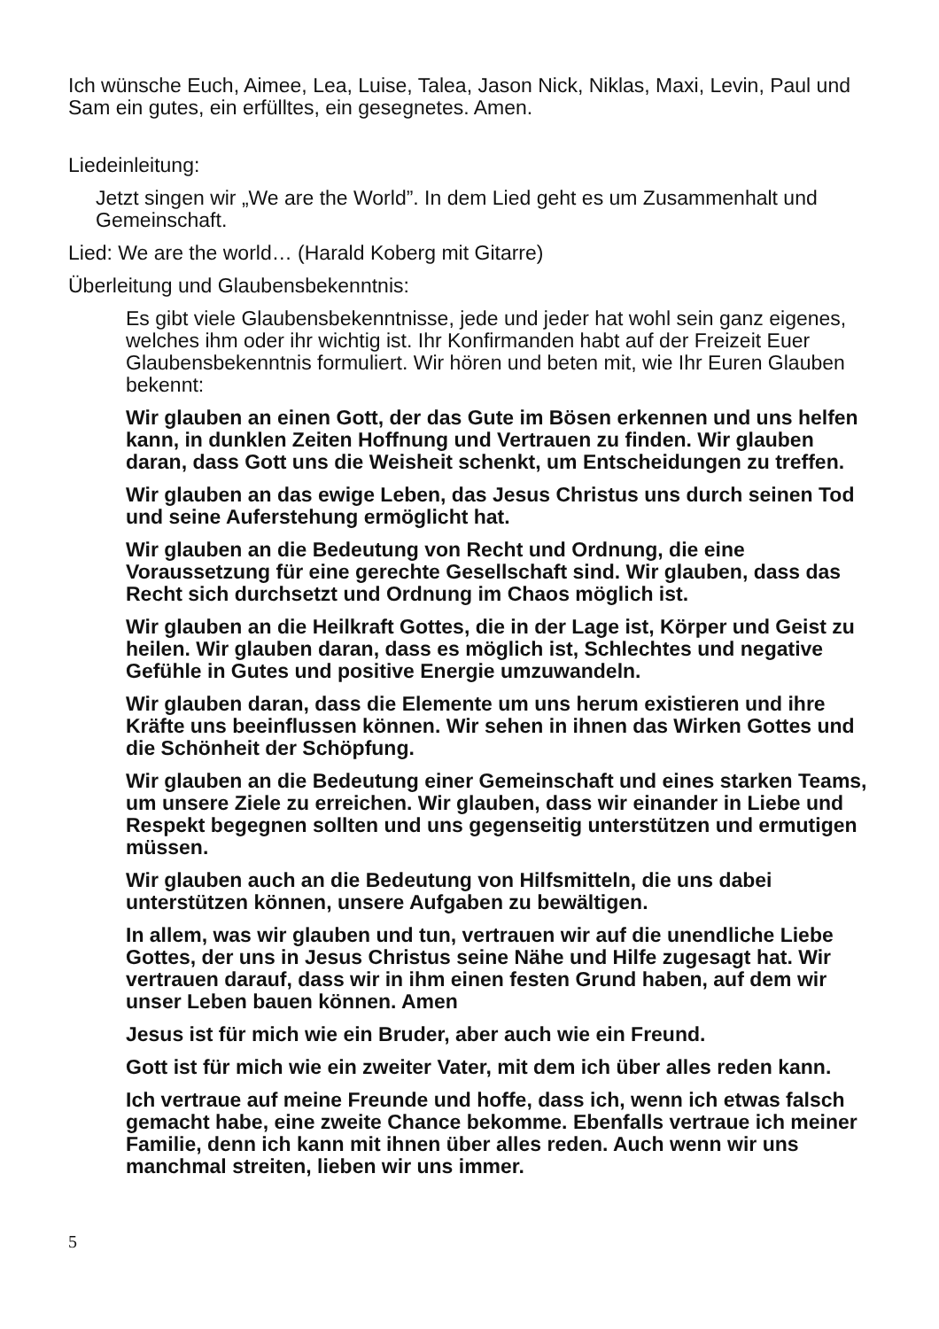Ich wünsche Euch, Aimee, Lea, Luise, Talea, Jason Nick, Niklas, Maxi, Levin, Paul und Sam ein gutes, ein erfülltes, ein gesegnetes. Amen.
Liedeinleitung:
Jetzt singen wir „We are the World”. In dem Lied geht es um Zusammenhalt und Gemeinschaft.
Lied: We are the world… (Harald Koberg mit Gitarre)
Überleitung und Glaubensbekenntnis:
Es gibt viele Glaubensbekenntnisse, jede und jeder hat wohl sein ganz eigenes, welches ihm oder ihr wichtig ist. Ihr Konfirmanden habt auf der Freizeit Euer Glaubensbekenntnis formuliert. Wir hören und beten mit, wie Ihr Euren Glauben bekennt:
Wir glauben an einen Gott, der das Gute im Bösen erkennen und uns helfen kann, in dunklen Zeiten Hoffnung und Vertrauen zu finden. Wir glauben daran, dass Gott uns die Weisheit schenkt, um Entscheidungen zu treffen.
Wir glauben an das ewige Leben, das Jesus Christus uns durch seinen Tod und seine Auferstehung ermöglicht hat.
Wir glauben an die Bedeutung von Recht und Ordnung, die eine Voraussetzung für eine gerechte Gesellschaft sind. Wir glauben, dass das Recht sich durchsetzt und Ordnung im Chaos möglich ist.
Wir glauben an die Heilkraft Gottes, die in der Lage ist, Körper und Geist zu heilen. Wir glauben daran, dass es möglich ist, Schlechtes und negative Gefühle in Gutes und positive Energie umzuwandeln.
Wir glauben daran, dass die Elemente um uns herum existieren und ihre Kräfte uns beeinflussen können. Wir sehen in ihnen das Wirken Gottes und die Schönheit der Schöpfung.
Wir glauben an die Bedeutung einer Gemeinschaft und eines starken Teams, um unsere Ziele zu erreichen. Wir glauben, dass wir einander in Liebe und Respekt begegnen sollten und uns gegenseitig unterstützen und ermutigen müssen.
Wir glauben auch an die Bedeutung von Hilfsmitteln, die uns dabei unterstützen können, unsere Aufgaben zu bewältigen.
In allem, was wir glauben und tun, vertrauen wir auf die unendliche Liebe Gottes, der uns in Jesus Christus seine Nähe und Hilfe zugesagt hat. Wir vertrauen darauf, dass wir in ihm einen festen Grund haben, auf dem wir unser Leben bauen können. Amen
Jesus ist für mich wie ein Bruder, aber auch wie ein Freund.
Gott ist für mich wie ein zweiter Vater, mit dem ich über alles reden kann.
Ich vertraue auf meine Freunde und hoffe, dass ich, wenn ich etwas falsch gemacht habe, eine zweite Chance bekomme. Ebenfalls vertraue ich meiner Familie, denn ich kann mit ihnen über alles reden. Auch wenn wir uns manchmal streiten, lieben wir uns immer.
5